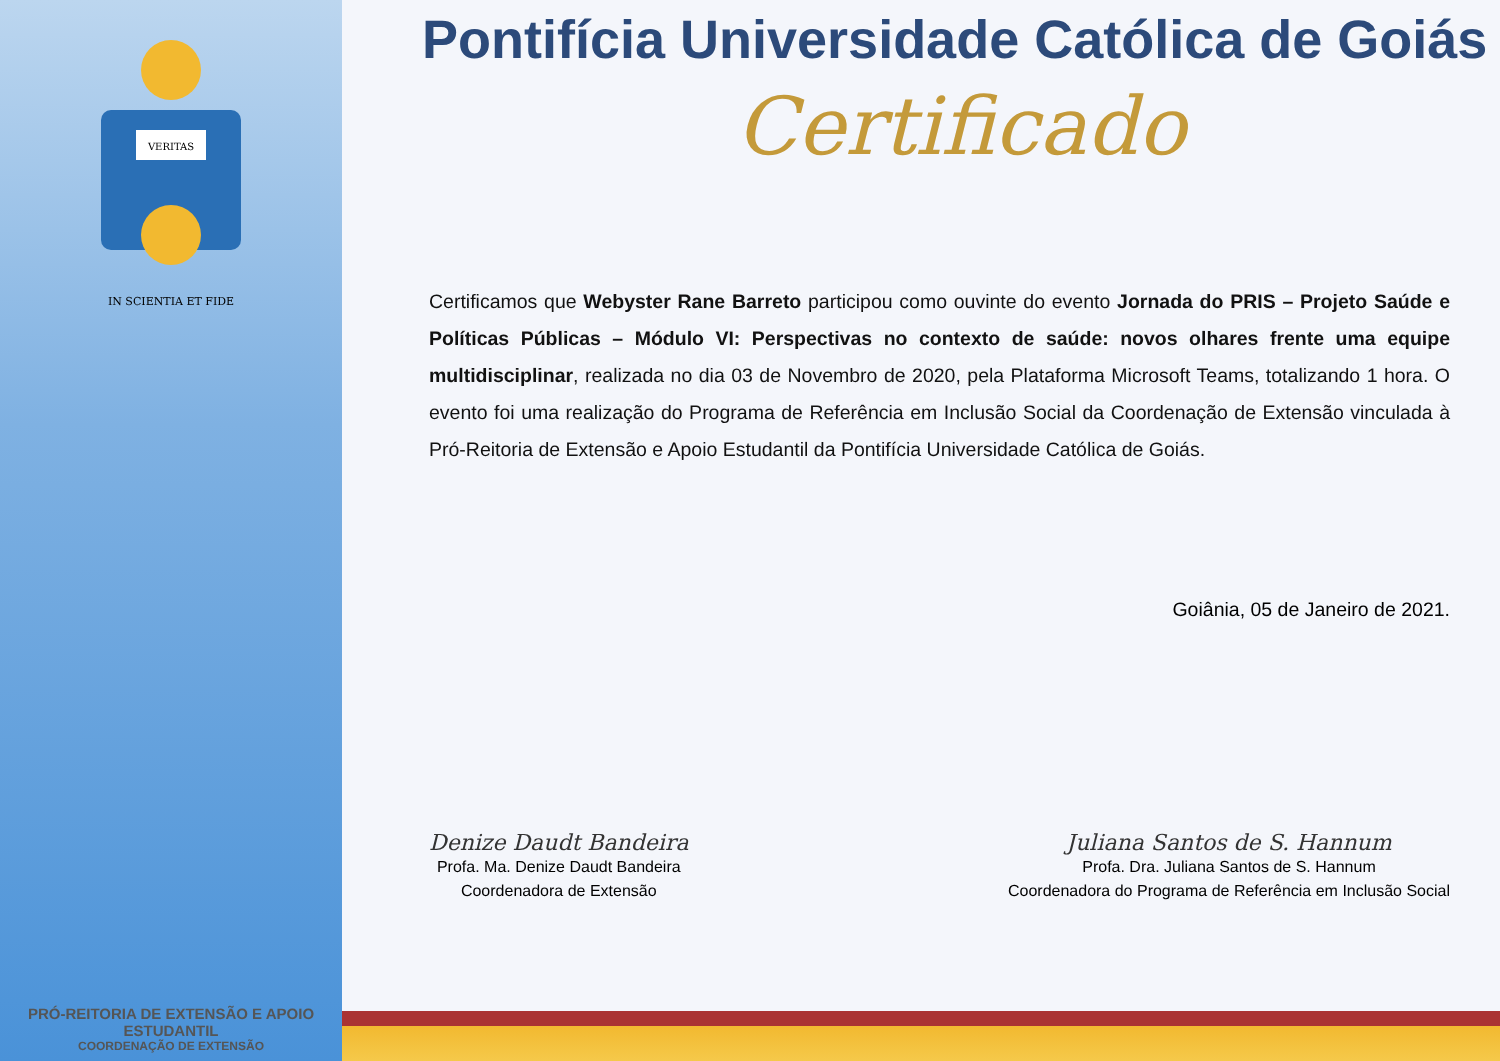VERITAS
IN SCIENTIA ET FIDE
PRÓ-REITORIA DE EXTENSÃO E APOIO ESTUDANTIL
COORDENAÇÃO DE EXTENSÃO
Pontifícia Universidade Católica de Goiás
Certificado
Certificamos que Webyster Rane Barreto participou como ouvinte do evento Jornada do PRIS – Projeto Saúde e Políticas Públicas – Módulo VI: Perspectivas no contexto de saúde: novos olhares frente uma equipe multidisciplinar, realizada no dia 03 de Novembro de 2020, pela Plataforma Microsoft Teams, totalizando 1 hora. O evento foi uma realização do Programa de Referência em Inclusão Social da Coordenação de Extensão vinculada à Pró-Reitoria de Extensão e Apoio Estudantil da Pontifícia Universidade Católica de Goiás.
Goiânia, 05 de Janeiro de 2021.
Denize Daudt Bandeira
Profa. Ma. Denize Daudt Bandeira
Coordenadora de Extensão
Juliana Santos de S. Hannum
Profa. Dra. Juliana Santos de S. Hannum
Coordenadora do Programa de Referência em Inclusão Social